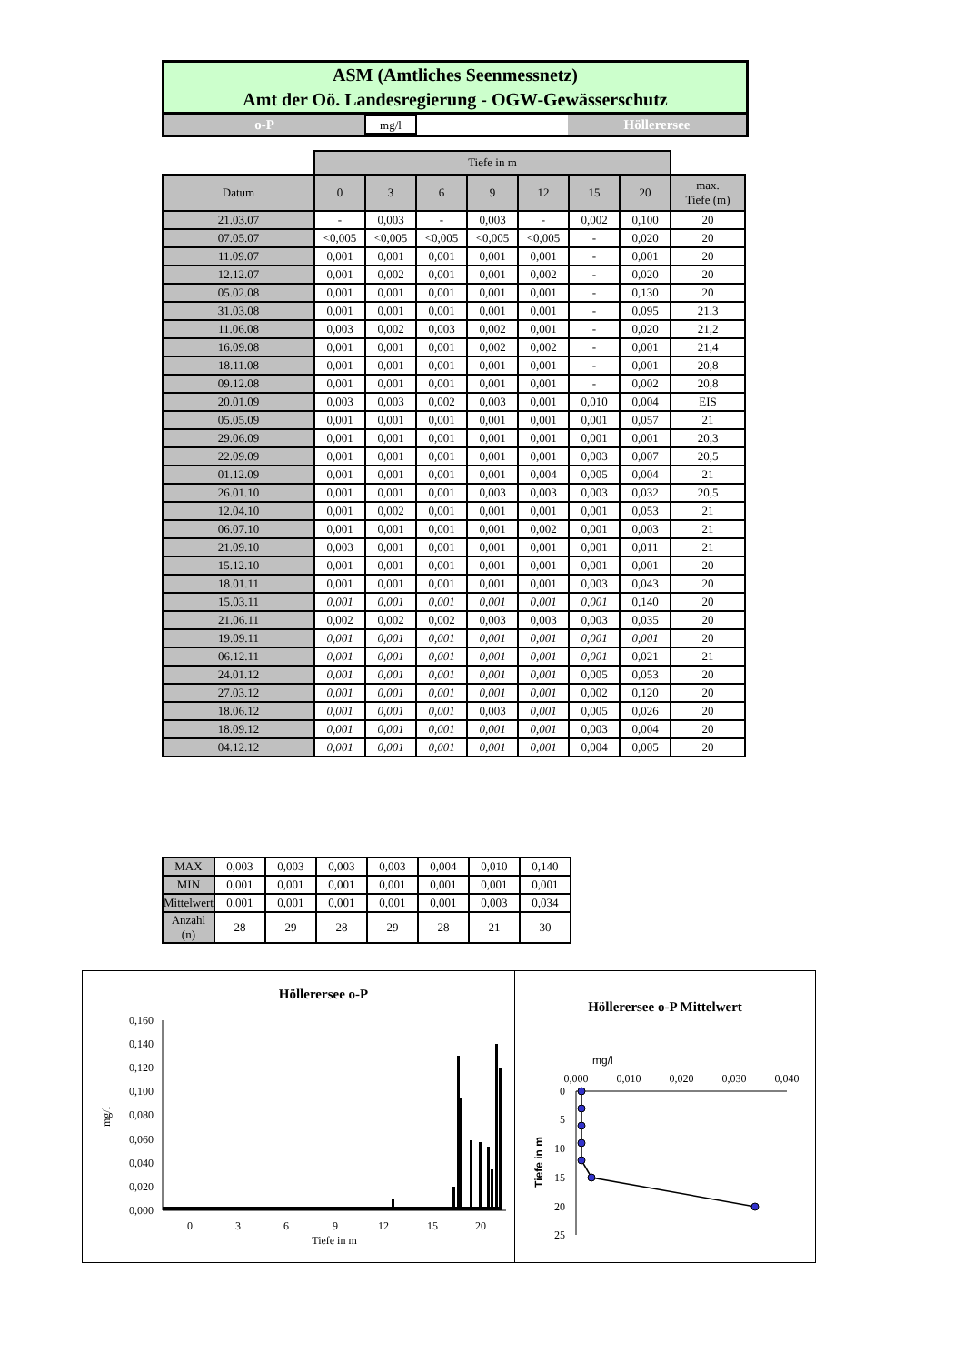ASM (Amtliches Seenmessnetz)
Amt der Oö. Landesregierung - OGW-Gewässerschutz
o-P
mg/l
Höllerersee
| | Tiefe in m | | | | | | | |
| Datum | 0 | 3 | 6 | 9 | 12 | 15 | 20 | max. Tiefe (m) |
| 21.03.07 | - | 0,003 | - | 0,003 | - | 0,002 | 0,100 | 20 |
| 07.05.07 | <0,005 | <0,005 | <0,005 | <0,005 | <0,005 | - | 0,020 | 20 |
| 11.09.07 | 0,001 | 0,001 | 0,001 | 0,001 | 0,001 | - | 0,001 | 20 |
| 12.12.07 | 0,001 | 0,002 | 0,001 | 0,001 | 0,002 | - | 0,020 | 20 |
| 05.02.08 | 0,001 | 0,001 | 0,001 | 0,001 | 0,001 | - | 0,130 | 20 |
| 31.03.08 | 0,001 | 0,001 | 0,001 | 0,001 | 0,001 | - | 0,095 | 21,3 |
| 11.06.08 | 0,003 | 0,002 | 0,003 | 0,002 | 0,001 | - | 0,020 | 21,2 |
| 16.09.08 | 0,001 | 0,001 | 0,001 | 0,002 | 0,002 | - | 0,001 | 21,4 |
| 18.11.08 | 0,001 | 0,001 | 0,001 | 0,001 | 0,001 | - | 0,001 | 20,8 |
| 09.12.08 | 0,001 | 0,001 | 0,001 | 0,001 | 0,001 | - | 0,002 | 20,8 |
| 20.01.09 | 0,003 | 0,003 | 0,002 | 0,003 | 0,001 | 0,010 | 0,004 | EIS |
| 05.05.09 | 0,001 | 0,001 | 0,001 | 0,001 | 0,001 | 0,001 | 0,057 | 21 |
| 29.06.09 | 0,001 | 0,001 | 0,001 | 0,001 | 0,001 | 0,001 | 0,001 | 20,3 |
| 22.09.09 | 0,001 | 0,001 | 0,001 | 0,001 | 0,001 | 0,003 | 0,007 | 20,5 |
| 01.12.09 | 0,001 | 0,001 | 0,001 | 0,001 | 0,004 | 0,005 | 0,004 | 21 |
| 26.01.10 | 0,001 | 0,001 | 0,001 | 0,003 | 0,003 | 0,003 | 0,032 | 20,5 |
| 12.04.10 | 0,001 | 0,002 | 0,001 | 0,001 | 0,001 | 0,001 | 0,053 | 21 |
| 06.07.10 | 0,001 | 0,001 | 0,001 | 0,001 | 0,002 | 0,001 | 0,003 | 21 |
| 21.09.10 | 0,003 | 0,001 | 0,001 | 0,001 | 0,001 | 0,001 | 0,011 | 21 |
| 15.12.10 | 0,001 | 0,001 | 0,001 | 0,001 | 0,001 | 0,001 | 0,001 | 20 |
| 18.01.11 | 0,001 | 0,001 | 0,001 | 0,001 | 0,001 | 0,003 | 0,043 | 20 |
| 15.03.11 | 0,001 | 0,001 | 0,001 | 0,001 | 0,001 | 0,001 | 0,140 | 20 |
| 21.06.11 | 0,002 | 0,002 | 0,002 | 0,003 | 0,003 | 0,003 | 0,035 | 20 |
| 19.09.11 | 0,001 | 0,001 | 0,001 | 0,001 | 0,001 | 0,001 | 0,001 | 20 |
| 06.12.11 | 0,001 | 0,001 | 0,001 | 0,001 | 0,001 | 0,001 | 0,021 | 21 |
| 24.01.12 | 0,001 | 0,001 | 0,001 | 0,001 | 0,001 | 0,005 | 0,053 | 20 |
| 27.03.12 | 0,001 | 0,001 | 0,001 | 0,001 | 0,001 | 0,002 | 0,120 | 20 |
| 18.06.12 | 0,001 | 0,001 | 0,001 | 0,003 | 0,001 | 0,005 | 0,026 | 20 |
| 18.09.12 | 0,001 | 0,001 | 0,001 | 0,001 | 0,001 | 0,003 | 0,004 | 20 |
| 04.12.12 | 0,001 | 0,001 | 0,001 | 0,001 | 0,001 | 0,004 | 0,005 | 20 |
| MAX | 0,003 | 0,003 | 0,003 | 0,003 | 0,004 | 0,010 | 0,140 |
| MIN | 0,001 | 0,001 | 0,001 | 0,001 | 0,001 | 0,001 | 0,001 |
| Mittelwert | 0,001 | 0,001 | 0,001 | 0,001 | 0,001 | 0,003 | 0,034 |
| Anzahl (n) | 28 | 29 | 28 | 29 | 28 | 21 | 30 |
Höllerersee o-P
0,160
0,140
0,120
0,100
0,080
0,060
0,040
0,020
0,000
mg/l
0
3
6
9
12
15
20
Tiefe in m
Höllerersee o-P Mittelwert
mg/l
0,000
0,010
0,020
0,030
0,040
0
5
10
15
20
25
Tiefe in m